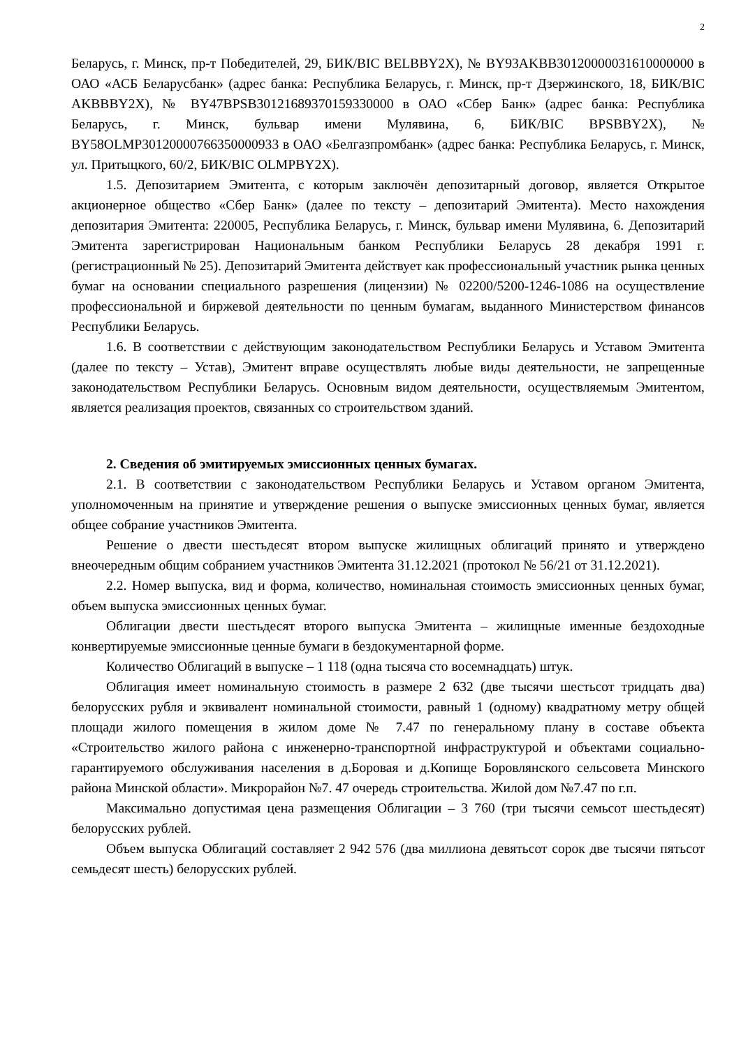2
Беларусь, г. Минск, пр-т Победителей, 29, БИК/BIC BELBBY2X), № BY93AKBB30120000031610000000 в ОАО «АСБ Беларусбанк» (адрес банка: Республика Беларусь, г. Минск, пр-т Дзержинского, 18, БИК/BIC AKBBBY2X), № BY47BPSB30121689370159330000 в ОАО «Сбер Банк» (адрес банка: Республика Беларусь, г. Минск, бульвар имени Мулявина, 6, БИК/BIC BPSBBY2X), № BY58OLMP30120000766350000933 в ОАО «Белгазпромбанк» (адрес банка: Республика Беларусь, г. Минск, ул. Притыцкого, 60/2, БИК/BIC OLMPBY2X).
1.5. Депозитарием Эмитента, с которым заключён депозитарный договор, является Открытое акционерное общество «Сбер Банк» (далее по тексту – депозитарий Эмитента). Место нахождения депозитария Эмитента: 220005, Республика Беларусь, г. Минск, бульвар имени Мулявина, 6. Депозитарий Эмитента зарегистрирован Национальным банком Республики Беларусь 28 декабря 1991 г. (регистрационный № 25). Депозитарий Эмитента действует как профессиональный участник рынка ценных бумаг на основании специального разрешения (лицензии) № 02200/5200-1246-1086 на осуществление профессиональной и биржевой деятельности по ценным бумагам, выданного Министерством финансов Республики Беларусь.
1.6. В соответствии с действующим законодательством Республики Беларусь и Уставом Эмитента (далее по тексту – Устав), Эмитент вправе осуществлять любые виды деятельности, не запрещенные законодательством Республики Беларусь. Основным видом деятельности, осуществляемым Эмитентом, является реализация проектов, связанных со строительством зданий.
2. Сведения об эмитируемых эмиссионных ценных бумагах.
2.1. В соответствии с законодательством Республики Беларусь и Уставом органом Эмитента, уполномоченным на принятие и утверждение решения о выпуске эмиссионных ценных бумаг, является общее собрание участников Эмитента.
Решение о двести шестьдесят втором выпуске жилищных облигаций принято и утверждено внеочередным общим собранием участников Эмитента 31.12.2021 (протокол № 56/21 от 31.12.2021).
2.2. Номер выпуска, вид и форма, количество, номинальная стоимость эмиссионных ценных бумаг, объем выпуска эмиссионных ценных бумаг.
Облигации двести шестьдесят второго выпуска Эмитента – жилищные именные бездоходные конвертируемые эмиссионные ценные бумаги в бездокументарной форме.
Количество Облигаций в выпуске – 1 118 (одна тысяча сто восемнадцать) штук.
Облигация имеет номинальную стоимость в размере 2 632 (две тысячи шестьсот тридцать два) белорусских рубля и эквивалент номинальной стоимости, равный 1 (одному) квадратному метру общей площади жилого помещения в жилом доме № 7.47 по генеральному плану в составе объекта «Строительство жилого района с инженерно-транспортной инфраструктурой и объектами социально-гарантируемого обслуживания населения в д.Боровая и д.Копище Боровлянского сельсовета Минского района Минской области». Микрорайон №7. 47 очередь строительства. Жилой дом №7.47 по г.п.
Максимально допустимая цена размещения Облигации – 3 760 (три тысячи семьсот шестьдесят) белорусских рублей.
Объем выпуска Облигаций составляет 2 942 576 (два миллиона девятьсот сорок две тысячи пятьсот семьдесят шесть) белорусских рублей.